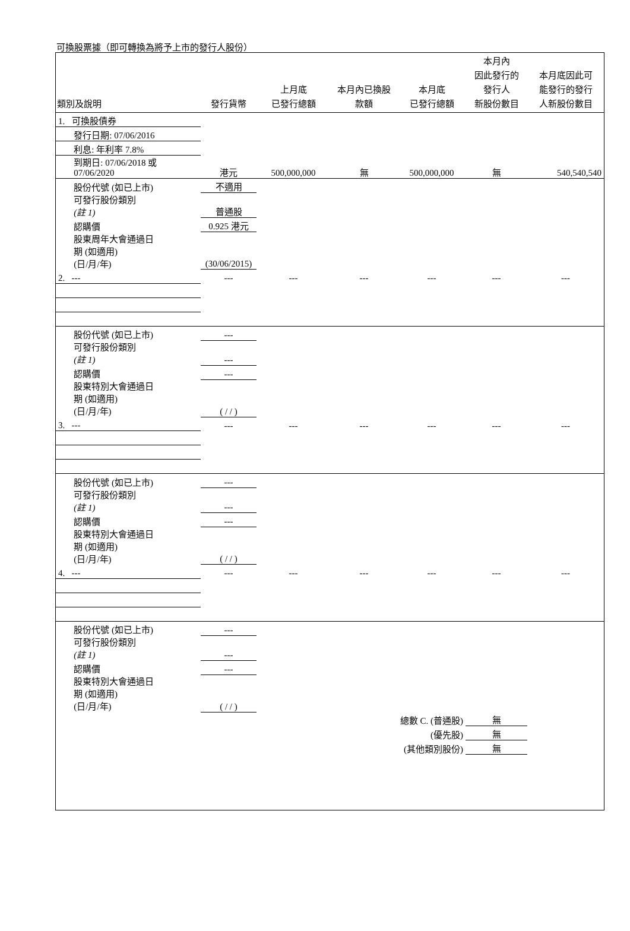可換股票據（即可轉換為將予上市的發行人股份）
| 類別及說明 | 發行貨幣 | 上月底 已發行總額 | 本月內已換股 款額 | 本月底 已發行總額 | 本月內 因此發行的 發行人 新股份數目 | 本月底因此可 能發行的發行 人新股份數目 |
| --- | --- | --- | --- | --- | --- | --- |
| 1. 可換股債券 | | | | | | |
| 發行日期: 07/06/2016 | | | | | | |
| 利息: 年利率 7.8% | | | | | | |
| 到期日: 07/06/2018 或 07/06/2020 | 港元 | 500,000,000 | 無 | 500,000,000 | 無 | 540,540,540 |
| 股份代號 (如已上市) | 不適用 | | | | | |
| 可發行股份類別 (註 1) | 普通股 | | | | | |
| 認購價 | 0.925 港元 | | | | | |
| 股東周年大會通過日 期 (如適用) (日/月/年) | (30/06/2015) | | | | | |
| 2. --- | --- | --- | --- | --- | --- | --- |
| 股份代號 (如已上市) | --- | | | | | |
| 可發行股份類別 (註 1) | --- | | | | | |
| 認購價 | --- | | | | | |
| 股東特別大會通過日 期 (如適用) (日/月/年) | ( / / ) | | | | | |
| 3. --- | --- | --- | --- | --- | --- | --- |
| 股份代號 (如已上市) | --- | | | | | |
| 可發行股份類別 (註 1) | --- | | | | | |
| 認購價 | --- | | | | | |
| 股東特別大會通過日 期 (如適用) (日/月/年) | ( / / ) | | | | | |
| 4. --- | --- | --- | --- | --- | --- | --- |
| 股份代號 (如已上市) | --- | | | | | |
| 可發行股份類別 (註 1) | --- | | | | | |
| 認購價 | --- | | | | | |
| 股東特別大會通過日 期 (如適用) (日/月/年) | ( / / ) | | | | | |
| | | | 總數 C. (普通股) | | 無 | |
| | | | (優先股) | | 無 | |
| | | | (其他類別股份) | | 無 | |